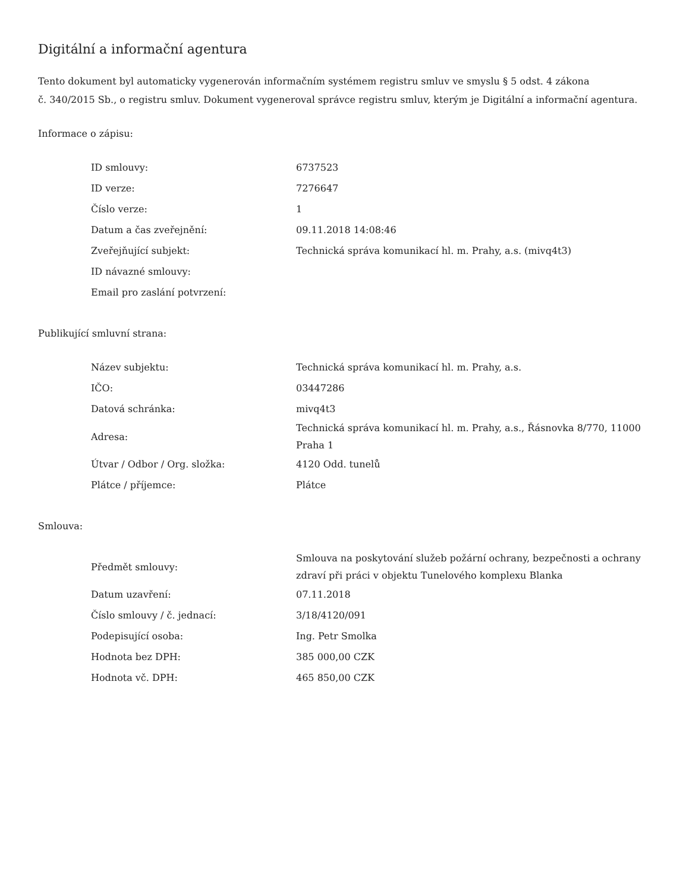Digitální a informační agentura
Tento dokument byl automaticky vygenerován informačním systémem registru smluv ve smyslu § 5 odst. 4 zákona
č. 340/2015 Sb., o registru smluv. Dokument vygeneroval správce registru smluv, kterým je Digitální a informační agentura.
Informace o zápisu:
| ID smlouvy: | 6737523 |
| ID verze: | 7276647 |
| Číslo verze: | 1 |
| Datum a čas zveřejnění: | 09.11.2018 14:08:46 |
| Zveřejňující subjekt: | Technická správa komunikací hl. m. Prahy, a.s. (mivq4t3) |
| ID návazné smlouvy: | |
| Email pro zaslání potvrzení: | |
Publikující smluvní strana:
| Název subjektu: | Technická správa komunikací hl. m. Prahy, a.s. |
| IČO: | 03447286 |
| Datová schránka: | mivq4t3 |
| Adresa: | Technická správa komunikací hl. m. Prahy, a.s., Řásnovka 8/770, 11000 Praha 1 |
| Útvar / Odbor / Org. složka: | 4120 Odd. tunelů |
| Plátce / příjemce: | Plátce |
Smlouva:
| Předmět smlouvy: | Smlouva na poskytování služeb požární ochrany, bezpečnosti a ochrany zdraví při práci v objektu Tunelového komplexu Blanka |
| Datum uzavření: | 07.11.2018 |
| Číslo smlouvy / č. jednací: | 3/18/4120/091 |
| Podepisující osoba: | Ing. Petr Smolka |
| Hodnota bez DPH: | 385 000,00 CZK |
| Hodnota vč. DPH: | 465 850,00 CZK |